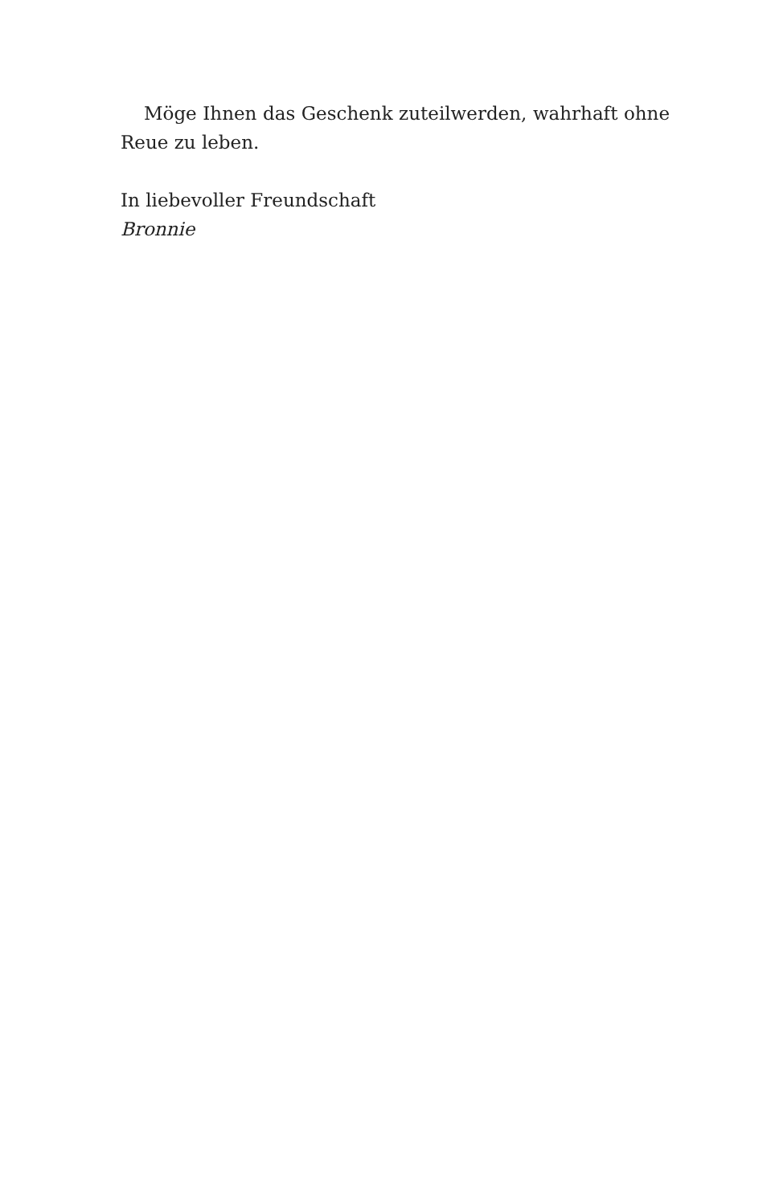Möge Ihnen das Geschenk zuteilwerden, wahrhaft ohne Reue zu leben.
In liebevoller Freundschaft
Bronnie